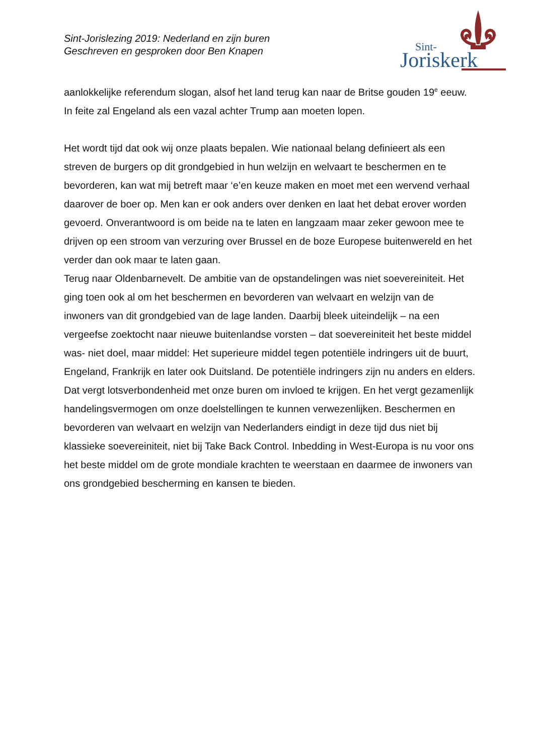Sint-Jorislezing 2019: Nederland en zijn buren
Geschreven en gesproken door Ben Knapen
Sint-
Joriskerk
aanlokkelijke referendum slogan, alsof het land terug kan naar de Britse gouden 19<sup>e</sup> eeuw. In feite zal Engeland als een vazal achter Trump aan moeten lopen.
Het wordt tijd dat ook wij onze plaats bepalen. Wie nationaal belang definieert als een streven de burgers op dit grondgebied in hun welzijn en welvaart te beschermen en te bevorderen, kan wat mij betreft maar ‘e’en keuze maken en moet met een wervend verhaal daarover de boer op. Men kan er ook anders over denken en laat het debat erover worden gevoerd. Onverantwoord is om beide na te laten en langzaam maar zeker gewoon mee te drijven op een stroom van verzuring over Brussel en de boze Europese buitenwereld en het verder dan ook maar te laten gaan.
Terug naar Oldenbarnevelt. De ambitie van de opstandelingen was niet soevereiniteit. Het ging toen ook al om het beschermen en bevorderen van welvaart en welzijn van de inwoners van dit grondgebied van de lage landen. Daarbij bleek uiteindelijk – na een vergeefse zoektocht naar nieuwe buitenlandse vorsten – dat soevereiniteit het beste middel was- niet doel, maar middel: Het superieure middel tegen potentiële indringers uit de buurt, Engeland, Frankrijk en later ook Duitsland. De potentiële indringers zijn nu anders en elders. Dat vergt lotsverbondenheid met onze buren om invloed te krijgen. En het vergt gezamenlijk handelingsvermogen om onze doelstellingen te kunnen verwezenlijken. Beschermen en bevorderen van welvaart en welzijn van Nederlanders eindigt in deze tijd dus niet bij klassieke soevereiniteit, niet bij Take Back Control. Inbedding in West-Europa is nu voor ons het beste middel om de grote mondiale krachten te weerstaan en daarmee de inwoners van ons grondgebied bescherming en kansen te bieden.